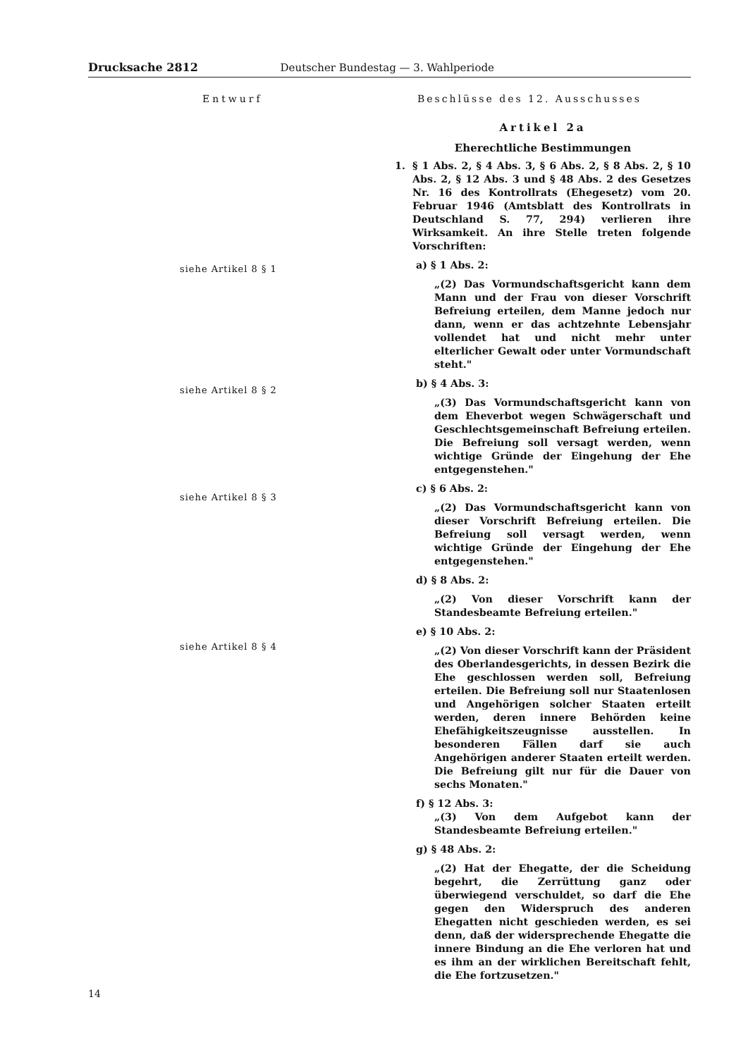Drucksache 2812 Deutscher Bundestag — 3. Wahlperiode
Entwurf Beschlüsse des 12. Ausschusses
siehe Artikel 8 § 1
siehe Artikel 8 § 2
siehe Artikel 8 § 3
siehe Artikel 8 § 4
Artikel 2a
Eherechtliche Bestimmungen
1. § 1 Abs. 2, § 4 Abs. 3, § 6 Abs. 2, § 8 Abs. 2, § 10 Abs. 2, § 12 Abs. 3 und § 48 Abs. 2 des Gesetzes Nr. 16 des Kontrollrats (Ehegesetz) vom 20. Februar 1946 (Amtsblatt des Kontrollrats in Deutschland S. 77, 294) verlieren ihre Wirksamkeit. An ihre Stelle treten folgende Vorschriften:
a) § 1 Abs. 2:
„(2) Das Vormundschaftsgericht kann dem Mann und der Frau von dieser Vorschrift Befreiung erteilen, dem Manne jedoch nur dann, wenn er das achtzehnte Lebensjahr vollendet hat und nicht mehr unter elterlicher Gewalt oder unter Vormundschaft steht."
b) § 4 Abs. 3:
„(3) Das Vormundschaftsgericht kann von dem Eheverbot wegen Schwägerschaft und Geschlechtsgemeinschaft Befreiung erteilen. Die Befreiung soll versagt werden, wenn wichtige Gründe der Eingehung der Ehe entgegenstehen."
c) § 6 Abs. 2:
„(2) Das Vormundschaftsgericht kann von dieser Vorschrift Befreiung erteilen. Die Befreiung soll versagt werden, wenn wichtige Gründe der Eingehung der Ehe entgegenstehen."
d) § 8 Abs. 2:
„(2) Von dieser Vorschrift kann der Standesbeamte Befreiung erteilen."
e) § 10 Abs. 2:
„(2) Von dieser Vorschrift kann der Präsident des Oberlandesgerichts, in dessen Bezirk die Ehe geschlossen werden soll, Befreiung erteilen. Die Befreiung soll nur Staatenlosen und Angehörigen solcher Staaten erteilt werden, deren innere Behörden keine Ehefähigkeitszeugnisse ausstellen. In besonderen Fällen darf sie auch Angehörigen anderer Staaten erteilt werden. Die Befreiung gilt nur für die Dauer von sechs Monaten."
f) § 12 Abs. 3:
„(3) Von dem Aufgebot kann der Standesbeamte Befreiung erteilen."
g) § 48 Abs. 2:
„(2) Hat der Ehegatte, der die Scheidung begehrt, die Zerrüttung ganz oder überwiegend verschuldet, so darf die Ehe gegen den Widerspruch des anderen Ehegatten nicht geschieden werden, es sei denn, daß der widersprechende Ehegatte die innere Bindung an die Ehe verloren hat und es ihm an der wirklichen Bereitschaft fehlt, die Ehe fortzusetzen."
14